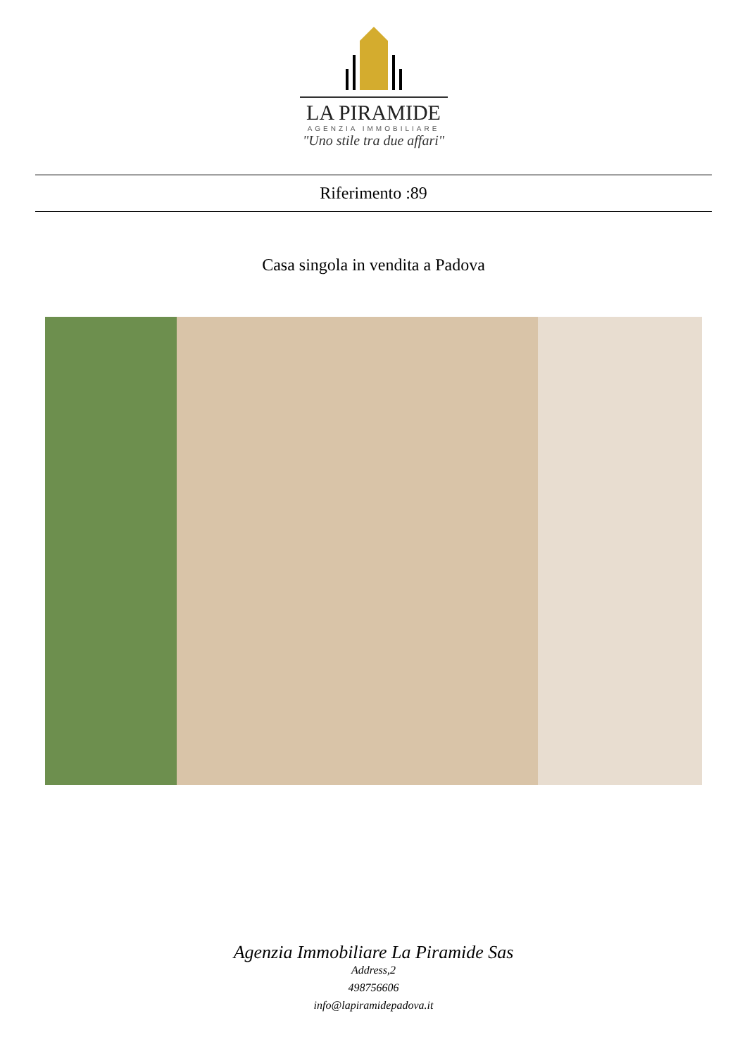LA PIRAMIDE
AGENZIA IMMOBILIARE
"Uno stile tra due affari"
Riferimento :89
Casa singola in vendita a Padova
Agenzia Immobiliare La Piramide Sas
Address,2
498756606
info@lapiramidepadova.it